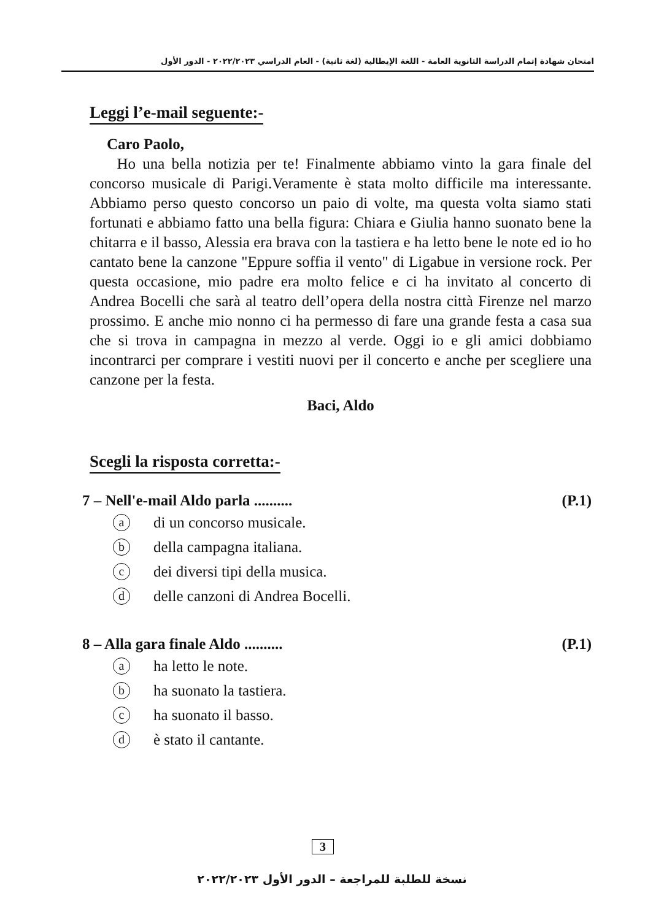امتحان شهادة إتمام الدراسة الثانوية العامة - اللغة الإيطالية (لغة ثانية) - العام الدراسي ٢٠٢٢/٢٠٢٣ - الدور الأول
Leggi l’e-mail seguente:-
Caro Paolo,
Ho una bella notizia per te! Finalmente abbiamo vinto la gara finale del concorso musicale di Parigi.Veramente è stata molto difficile ma interessante. Abbiamo perso questo concorso un paio di volte, ma questa volta siamo stati fortunati e abbiamo fatto una bella figura: Chiara e Giulia hanno suonato bene la chitarra e il basso, Alessia era brava con la tastiera e ha letto bene le note ed io ho cantato bene la canzone "Eppure soffia il vento" di Ligabue in versione rock. Per questa occasione, mio padre era molto felice e ci ha invitato al concerto di Andrea Bocelli che sarà al teatro dell’opera della nostra città Firenze nel marzo prossimo. E anche mio nonno ci ha permesso di fare una grande festa a casa sua che si trova in campagna in mezzo al verde. Oggi io e gli amici dobbiamo incontrarci per comprare i vestiti nuovi per il concerto e anche per scegliere una canzone per la festa.
Baci, Aldo
Scegli la risposta corretta:-
7 – Nell'e-mail Aldo parla .......... (P.1)
adi un concorso musicale.
bdella campagna italiana.
cdei diversi tipi della musica.
ddelle canzoni di Andrea Bocelli.
8 – Alla gara finale Aldo .......... (P.1)
aha letto le note.
bha suonato la tastiera.
cha suonato il basso.
dè stato il cantante.
3
نسخة للطلبة للمراجعة – الدور الأول ٢٠٢٢/٢٠٢٣